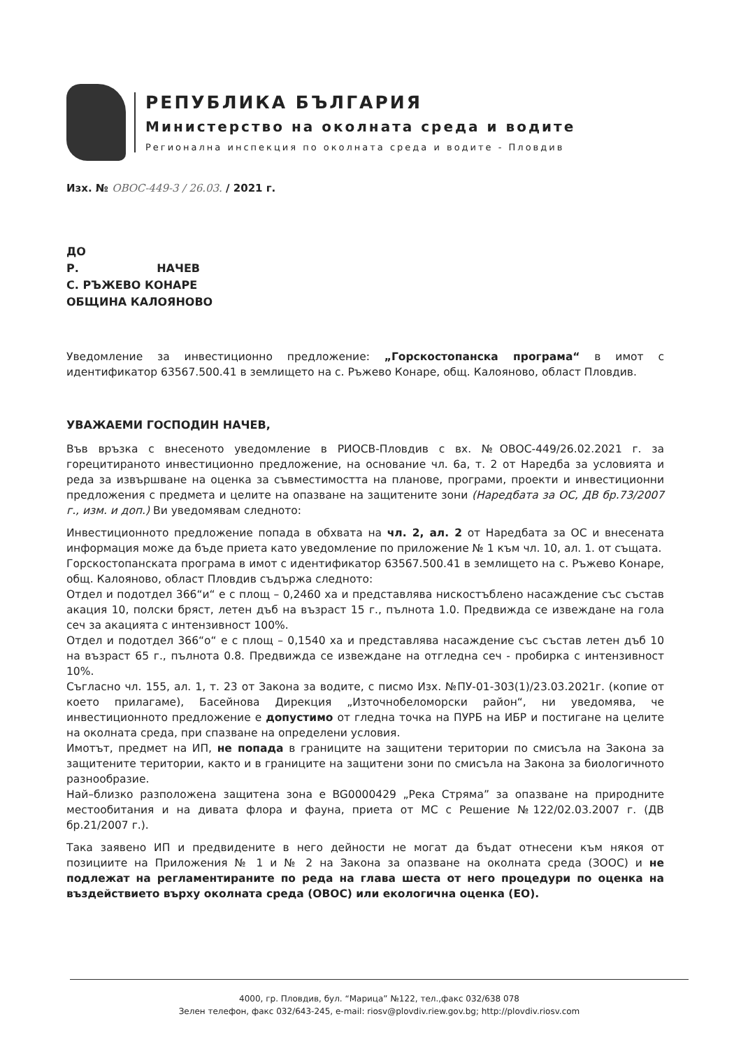РЕПУБЛИКА БЪЛГАРИЯ
Министерство на околната среда и водите
Регионална инспекция по околната среда и водите - Пловдив
Изх. № ОВОС-449-3 / 26.03. / 2021 г.
ДО
Р. НАЧЕВ
С. РЪЖЕВО КОНАРЕ
ОБЩИНА КАЛОЯНОВО
Уведомление за инвестиционно предложение: „Горскостопанска програма“ в имот с идентификатор 63567.500.41 в землището на с. Ръжево Конаре, общ. Калояново, област Пловдив.
УВАЖАЕМИ ГОСПОДИН НАЧЕВ,
Във връзка с внесеното уведомление в РИОСВ-Пловдив с вх. №ОВОС-449/26.02.2021 г. за горецитираното инвестиционно предложение, на основание чл. 6а, т. 2 от Наредба за условията и реда за извършване на оценка за съвместимостта на планове, програми, проекти и инвестиционни предложения с предмета и целите на опазване на защитените зони (Наредбата за ОС, ДВ бр.73/2007 г., изм. и доп.) Ви уведомявам следното:
Инвестиционното предложение попада в обхвата на чл. 2, ал. 2 от Наредбата за ОС и внесената информация може да бъде приета като уведомление по приложение № 1 към чл. 10, ал. 1. от същата.
Горскостопанската програма в имот с идентификатор 63567.500.41 в землището на с. Ръжево Конаре, общ. Калояново, област Пловдив съдържа следното:
Отдел и подотдел 366“и“ е с площ – 0,2460 ха и представлява нискостъблено насаждение със състав акация 10, полски бряст, летен дъб на възраст 15 г., пълнота 1.0. Предвижда се извеждане на гола сеч за акацията с интензивност 100%.
Отдел и подотдел 366“о“ е с площ – 0,1540 ха и представлява насаждение със състав летен дъб 10 на възраст 65 г., пълнота 0.8. Предвижда се извеждане на отгледна сеч - пробирка с интензивност 10%.
Съгласно чл. 155, ал. 1, т. 23 от Закона за водите, с писмо Изх. №ПУ-01-303(1)/23.03.2021г. (копие от което прилагаме), Басейнова Дирекция „Източнобеломорски район“, ни уведомява, че инвестиционното предложение е допустимо от гледна точка на ПУРБ на ИБР и постигане на целите на околната среда, при спазване на определени условия.
Имотът, предмет на ИП, не попада в границите на защитени територии по смисъла на Закона за защитените територии, както и в границите на защитени зони по смисъла на Закона за биологичното разнообразие.
Най–близко разположена защитена зона е BG0000429 „Река Стряма” за опазване на природните местообитания и на дивата флора и фауна, приета от МС с Решение №122/02.03.2007 г. (ДВ бр.21/2007 г.).
Така заявено ИП и предвидените в него дейности не могат да бъдат отнесени към някоя от позициите на Приложения № 1 и № 2 на Закона за опазване на околната среда (ЗООС) и не подлежат на регламентираните по реда на глава шеста от него процедури по оценка на въздействието върху околната среда (ОВОС) или екологична оценка (ЕО).
4000, гр. Пловдив, бул. “Марица” №122, тел.,факс 032/638 078
Зелен телефон, факс 032/643-245, e-mail: riosv@plovdiv.riew.gov.bg; http://plovdiv.riosv.com